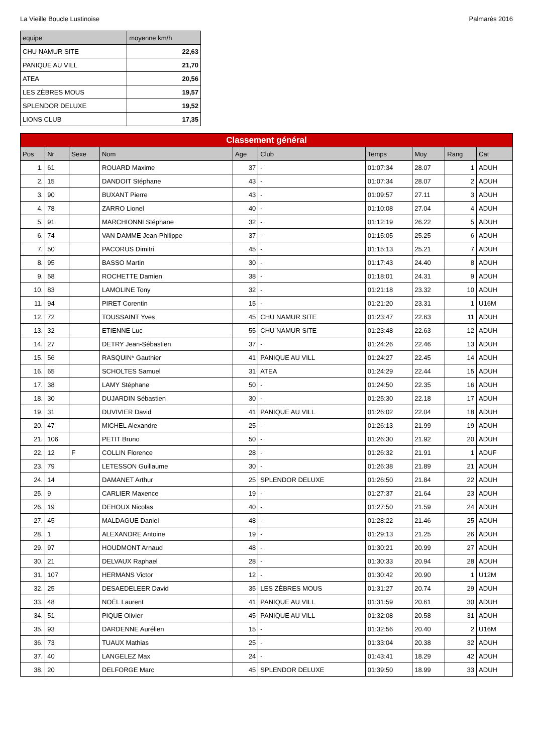La Vieille Boucle Lustinoise Palmarès 2016
| equipe | moyenne km/h |
| --- | --- |
| CHU NAMUR SITE | 22,63 |
| PANIQUE AU VILL | 21,70 |
| ATEA | 20,56 |
| LES ZÈBRES MOUS | 19,57 |
| SPLENDOR DELUXE | 19,52 |
| LIONS CLUB | 17,35 |
| Classement général | | | | | | | | | |
| Pos | Nr | Sexe | Nom | Age | Club | Temps | Moy | Rang | Cat |
| 1. | 61 | | ROUARD Maxime | 37 | - | 01:07:34 | 28.07 | 1 | ADUH |
| 2. | 15 | | DANDOIT Stéphane | 43 | - | 01:07:34 | 28.07 | 2 | ADUH |
| 3. | 90 | | BUXANT Pierre | 43 | - | 01:09:57 | 27.11 | 3 | ADUH |
| 4. | 78 | | ZARRO Lionel | 40 | - | 01:10:08 | 27.04 | 4 | ADUH |
| 5. | 91 | | MARCHIONNI Stéphane | 32 | - | 01:12:19 | 26.22 | 5 | ADUH |
| 6. | 74 | | VAN DAMME Jean-Philippe | 37 | - | 01:15:05 | 25.25 | 6 | ADUH |
| 7. | 50 | | PACORUS Dimitri | 45 | - | 01:15:13 | 25.21 | 7 | ADUH |
| 8. | 95 | | BASSO Martin | 30 | - | 01:17:43 | 24.40 | 8 | ADUH |
| 9. | 58 | | ROCHETTE Damien | 38 | - | 01:18:01 | 24.31 | 9 | ADUH |
| 10. | 83 | | LAMOLINE Tony | 32 | - | 01:21:18 | 23.32 | 10 | ADUH |
| 11. | 94 | | PIRET Corentin | 15 | - | 01:21:20 | 23.31 | 1 | U16M |
| 12. | 72 | | TOUSSAINT Yves | 45 | CHU NAMUR SITE | 01:23:47 | 22.63 | 11 | ADUH |
| 13. | 32 | | ETIENNE Luc | 55 | CHU NAMUR SITE | 01:23:48 | 22.63 | 12 | ADUH |
| 14. | 27 | | DETRY Jean-Sébastien | 37 | - | 01:24:26 | 22.46 | 13 | ADUH |
| 15. | 56 | | RASQUIN* Gauthier | 41 | PANIQUE AU VILL | 01:24:27 | 22.45 | 14 | ADUH |
| 16. | 65 | | SCHOLTES Samuel | 31 | ATEA | 01:24:29 | 22.44 | 15 | ADUH |
| 17. | 38 | | LAMY Stéphane | 50 | - | 01:24:50 | 22.35 | 16 | ADUH |
| 18. | 30 | | DUJARDIN Sébastien | 30 | - | 01:25:30 | 22.18 | 17 | ADUH |
| 19. | 31 | | DUVIVIER David | 41 | PANIQUE AU VILL | 01:26:02 | 22.04 | 18 | ADUH |
| 20. | 47 | | MICHEL Alexandre | 25 | - | 01:26:13 | 21.99 | 19 | ADUH |
| 21. | 106 | | PETIT Bruno | 50 | - | 01:26:30 | 21.92 | 20 | ADUH |
| 22. | 12 | F | COLLIN Florence | 28 | - | 01:26:32 | 21.91 | 1 | ADUF |
| 23. | 79 | | LETESSON Guillaume | 30 | - | 01:26:38 | 21.89 | 21 | ADUH |
| 24. | 14 | | DAMANET Arthur | 25 | SPLENDOR DELUXE | 01:26:50 | 21.84 | 22 | ADUH |
| 25. | 9 | | CARLIER Maxence | 19 | - | 01:27:37 | 21.64 | 23 | ADUH |
| 26. | 19 | | DEHOUX Nicolas | 40 | - | 01:27:50 | 21.59 | 24 | ADUH |
| 27. | 45 | | MALDAGUE Daniel | 48 | - | 01:28:22 | 21.46 | 25 | ADUH |
| 28. | 1 | | ALEXANDRE Antoine | 19 | - | 01:29:13 | 21.25 | 26 | ADUH |
| 29. | 97 | | HOUDMONT Arnaud | 48 | - | 01:30:21 | 20.99 | 27 | ADUH |
| 30. | 21 | | DELVAUX Raphael | 28 | - | 01:30:33 | 20.94 | 28 | ADUH |
| 31. | 107 | | HERMANS Victor | 12 | - | 01:30:42 | 20.90 | 1 | U12M |
| 32. | 25 | | DESAEDELEER David | 35 | LES ZÈBRES MOUS | 01:31:27 | 20.74 | 29 | ADUH |
| 33. | 48 | | NOËL Laurent | 41 | PANIQUE AU VILL | 01:31:59 | 20.61 | 30 | ADUH |
| 34. | 51 | | PIQUE Olivier | 45 | PANIQUE AU VILL | 01:32:08 | 20.58 | 31 | ADUH |
| 35. | 93 | | DARDENNE Aurélien | 15 | - | 01:32:56 | 20.40 | 2 | U16M |
| 36. | 73 | | TUAUX Mathias | 25 | - | 01:33:04 | 20.38 | 32 | ADUH |
| 37. | 40 | | LANGELEZ Max | 24 | - | 01:43:41 | 18.29 | 42 | ADUH |
| 38. | 20 | | DELFORGE Marc | 45 | SPLENDOR DELUXE | 01:39:50 | 18.99 | 33 | ADUH |